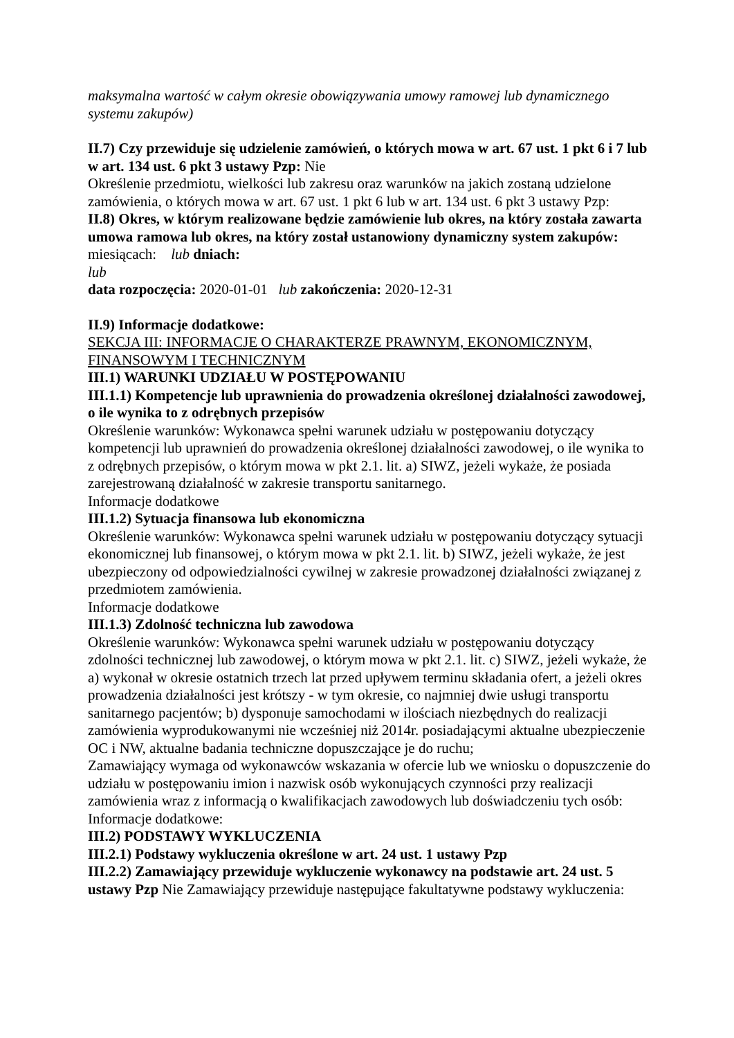maksymalna wartość w całym okresie obowiązywania umowy ramowej lub dynamicznego systemu zakupów)
II.7) Czy przewiduje się udzielenie zamówień, o których mowa w art. 67 ust. 1 pkt 6 i 7 lub w art. 134 ust. 6 pkt 3 ustawy Pzp: Nie
Określenie przedmiotu, wielkości lub zakresu oraz warunków na jakich zostaną udzielone zamówienia, o których mowa w art. 67 ust. 1 pkt 6 lub w art. 134 ust. 6 pkt 3 ustawy Pzp:
II.8) Okres, w którym realizowane będzie zamówienie lub okres, na który została zawarta umowa ramowa lub okres, na który został ustanowiony dynamiczny system zakupów:
miesiącach: lub dniach:
lub
data rozpoczęcia: 2020-01-01 lub zakończenia: 2020-12-31
II.9) Informacje dodatkowe:
SEKCJA III: INFORMACJE O CHARAKTERZE PRAWNYM, EKONOMICZNYM, FINANSOWYM I TECHNICZNYM
III.1) WARUNKI UDZIAŁU W POSTĘPOWANIU
III.1.1) Kompetencje lub uprawnienia do prowadzenia określonej działalności zawodowej, o ile wynika to z odrębnych przepisów
Określenie warunków: Wykonawca spełni warunek udziału w postępowaniu dotyczący kompetencji lub uprawnień do prowadzenia określonej działalności zawodowej, o ile wynika to z odrębnych przepisów, o którym mowa w pkt 2.1. lit. a) SIWZ, jeżeli wykaże, że posiada zarejestrowaną działalność w zakresie transportu sanitarnego.
Informacje dodatkowe
III.1.2) Sytuacja finansowa lub ekonomiczna
Określenie warunków: Wykonawca spełni warunek udziału w postępowaniu dotyczący sytuacji ekonomicznej lub finansowej, o którym mowa w pkt 2.1. lit. b) SIWZ, jeżeli wykaże, że jest ubezpieczony od odpowiedzialności cywilnej w zakresie prowadzonej działalności związanej z przedmiotem zamówienia.
Informacje dodatkowe
III.1.3) Zdolność techniczna lub zawodowa
Określenie warunków: Wykonawca spełni warunek udziału w postępowaniu dotyczący zdolności technicznej lub zawodowej, o którym mowa w pkt 2.1. lit. c) SIWZ, jeżeli wykaże, że a) wykonał w okresie ostatnich trzech lat przed upływem terminu składania ofert, a jeżeli okres prowadzenia działalności jest krótszy - w tym okresie, co najmniej dwie usługi transportu sanitarnego pacjentów; b) dysponuje samochodami w ilościach niezbędnych do realizacji zamówienia wyprodukowanymi nie wcześniej niż 2014r. posiadającymi aktualne ubezpieczenie OC i NW, aktualne badania techniczne dopuszczające je do ruchu;
Zamawiający wymaga od wykonawców wskazania w ofercie lub we wniosku o dopuszczenie do udziału w postępowaniu imion i nazwisk osób wykonujących czynności przy realizacji zamówienia wraz z informacją o kwalifikacjach zawodowych lub doświadczeniu tych osób:
Informacje dodatkowe:
III.2) PODSTAWY WYKLUCZENIA
III.2.1) Podstawy wykluczenia określone w art. 24 ust. 1 ustawy Pzp
III.2.2) Zamawiający przewiduje wykluczenie wykonawcy na podstawie art. 24 ust. 5 ustawy Pzp Nie Zamawiający przewiduje następujące fakultatywne podstawy wykluczenia: